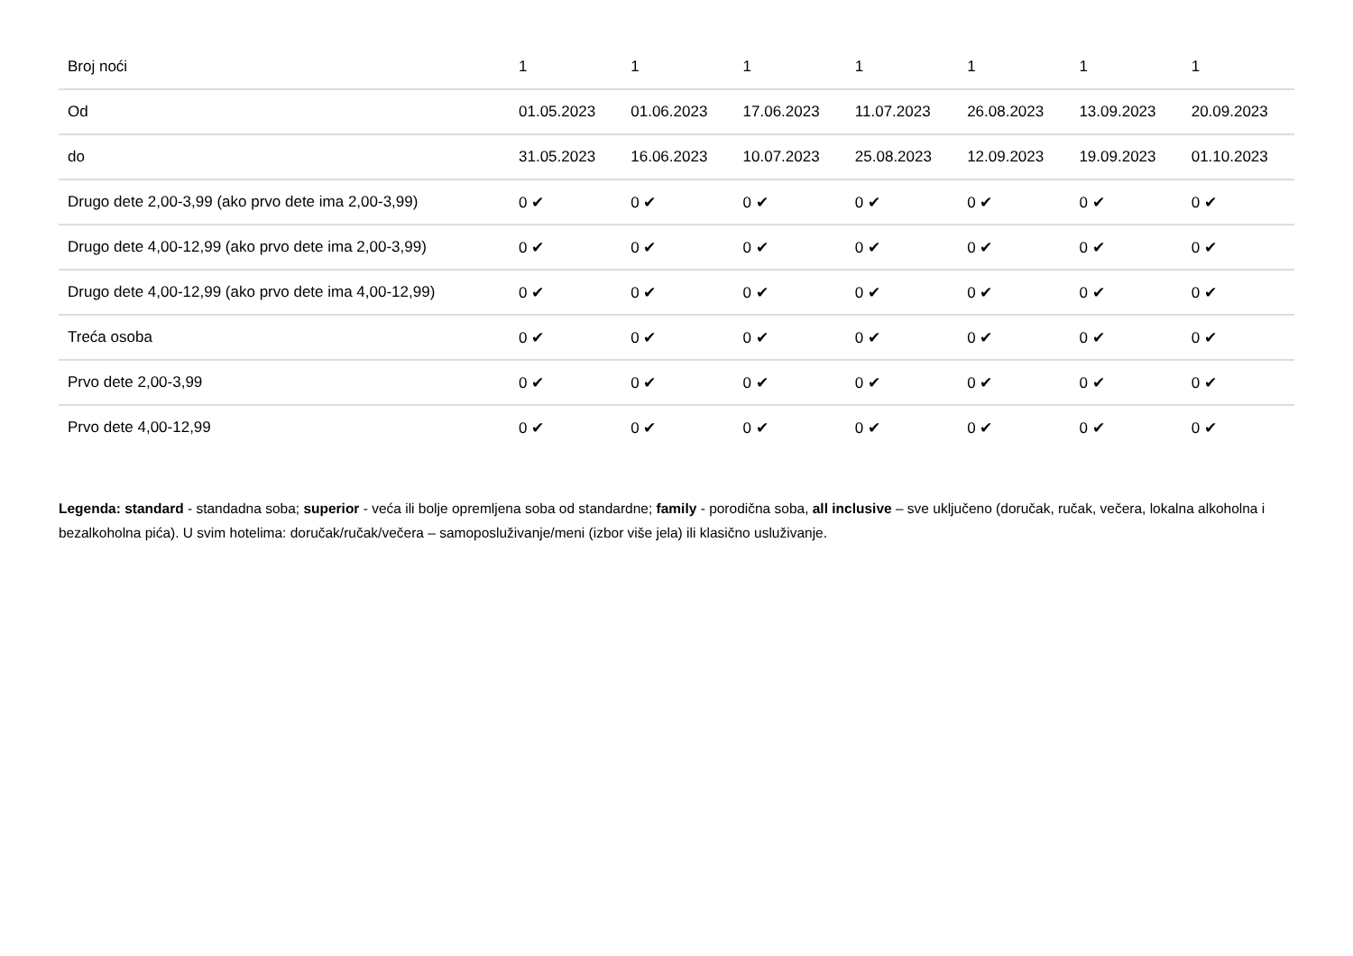| Broj noći | 1 | 1 | 1 | 1 | 1 | 1 | 1 |
| Od | 01.05.2023 | 01.06.2023 | 17.06.2023 | 11.07.2023 | 26.08.2023 | 13.09.2023 | 20.09.2023 |
| do | 31.05.2023 | 16.06.2023 | 10.07.2023 | 25.08.2023 | 12.09.2023 | 19.09.2023 | 01.10.2023 |
| Drugo dete 2,00-3,99 (ako prvo dete ima 2,00-3,99) | 0 ✔ | 0 ✔ | 0 ✔ | 0 ✔ | 0 ✔ | 0 ✔ | 0 ✔ |
| Drugo dete 4,00-12,99 (ako prvo dete ima 2,00-3,99) | 0 ✔ | 0 ✔ | 0 ✔ | 0 ✔ | 0 ✔ | 0 ✔ | 0 ✔ |
| Drugo dete 4,00-12,99 (ako prvo dete ima 4,00-12,99) | 0 ✔ | 0 ✔ | 0 ✔ | 0 ✔ | 0 ✔ | 0 ✔ | 0 ✔ |
| Treća osoba | 0 ✔ | 0 ✔ | 0 ✔ | 0 ✔ | 0 ✔ | 0 ✔ | 0 ✔ |
| Prvo dete 2,00-3,99 | 0 ✔ | 0 ✔ | 0 ✔ | 0 ✔ | 0 ✔ | 0 ✔ | 0 ✔ |
| Prvo dete 4,00-12,99 | 0 ✔ | 0 ✔ | 0 ✔ | 0 ✔ | 0 ✔ | 0 ✔ | 0 ✔ |
Legenda: standard - standadna soba; superior - veća ili bolje opremljena soba od standardne; family - porodična soba, all inclusive – sve uključeno (doručak, ručak, večera, lokalna alkoholna i bezalkoholna pića). U svim hotelima: doručak/ručak/večera – samoposluživanje/meni (izbor više jela) ili klasično usluživanje.